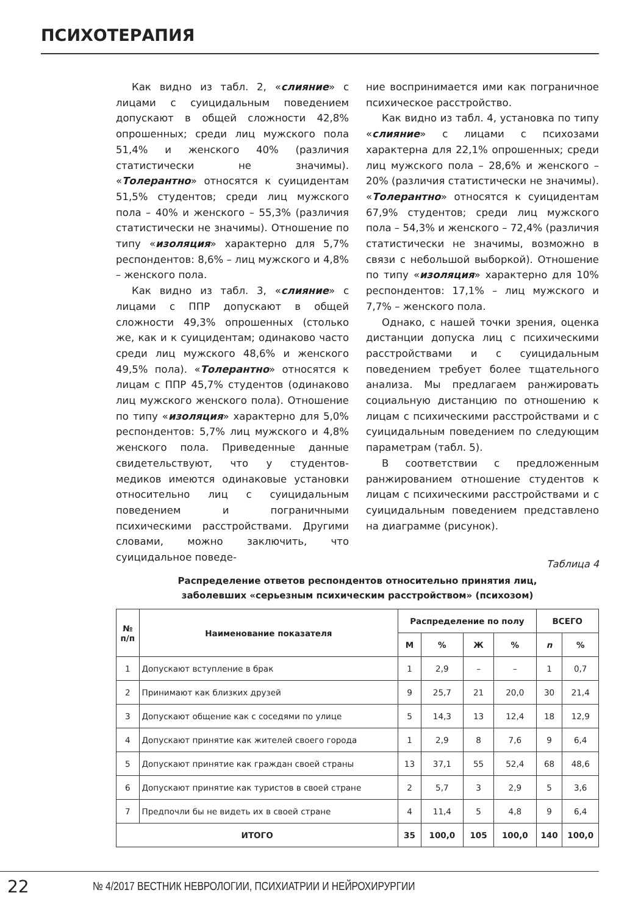ПСИХОТЕРАПИЯ
Как видно из табл. 2, «слияние» с лицами с суицидальным поведением допускают в общей сложности 42,8% опрошенных; среди лиц мужского пола 51,4% и женского 40% (различия статистически не значимы). «Толерантно» относятся к суицидентам 51,5% студентов; среди лиц мужского пола – 40% и женского – 55,3% (различия статистически не значимы). Отношение по типу «изоляция» характерно для 5,7% респондентов: 8,6% – лиц мужского и 4,8% – женского пола.
Как видно из табл. 3, «слияние» с лицами с ППР допускают в общей сложности 49,3% опрошенных (столько же, как и к суицидентам; одинаково часто среди лиц мужского 48,6% и женского 49,5% пола). «Толерантно» относятся к лицам с ППР 45,7% студентов (одинаково лиц мужского женского пола). Отношение по типу «изоляция» характерно для 5,0% респондентов: 5,7% лиц мужского и 4,8% женского пола. Приведенные данные свидетельствуют, что у студентов-медиков имеются одинаковые установки относительно лиц с суицидальным поведением и пограничными психическими расстройствами. Другими словами, можно заключить, что суицидальное поведе-
ние воспринимается ими как пограничное психическое расстройство.
Как видно из табл. 4, установка по типу «слияние» с лицами с психозами характерна для 22,1% опрошенных; среди лиц мужского пола – 28,6% и женского – 20% (различия статистически не значимы). «Толерантно» относятся к суицидентам 67,9% студентов; среди лиц мужского пола – 54,3% и женского – 72,4% (различия статистически не значимы, возможно в связи с небольшой выборкой). Отношение по типу «изоляция» характерно для 10% респондентов: 17,1% – лиц мужского и 7,7% – женского пола.
Однако, с нашей точки зрения, оценка дистанции допуска лиц с психическими расстройствами и с суицидальным поведением требует более тщательного анализа. Мы предлагаем ранжировать социальную дистанцию по отношению к лицам с психическими расстройствами и с суицидальным поведением по следующим параметрам (табл. 5).
В соответствии с предложенным ранжированием отношение студентов к лицам с психическими расстройствами и с суицидальным поведением представлено на диаграмме (рисунок).
Таблица 4
Распределение ответов респондентов относительно принятия лиц,
заболевших «серьезным психическим расстройством» (психозом)
| № п/п | Наименование показателя | Распределение по полу | | | | ВСЕГО | |
| --- | --- | --- | --- | --- | --- | --- | --- |
| | | М | % | Ж | % | n | % |
| 1 | Допускают вступление в брак | 1 | 2,9 | – | – | 1 | 0,7 |
| 2 | Принимают как близких друзей | 9 | 25,7 | 21 | 20,0 | 30 | 21,4 |
| 3 | Допускают общение как с соседями по улице | 5 | 14,3 | 13 | 12,4 | 18 | 12,9 |
| 4 | Допускают принятие как жителей своего города | 1 | 2,9 | 8 | 7,6 | 9 | 6,4 |
| 5 | Допускают принятие как граждан своей страны | 13 | 37,1 | 55 | 52,4 | 68 | 48,6 |
| 6 | Допускают принятие как туристов в своей стране | 2 | 5,7 | 3 | 2,9 | 5 | 3,6 |
| 7 | Предпочли бы не видеть их в своей стране | 4 | 11,4 | 5 | 4,8 | 9 | 6,4 |
| ИТОГО | | 35 | 100,0 | 105 | 100,0 | 140 | 100,0 |
22 № 4/2017 ВЕСТНИК НЕВРОЛОГИИ, ПСИХИАТРИИ И НЕЙРОХИРУРГИИ